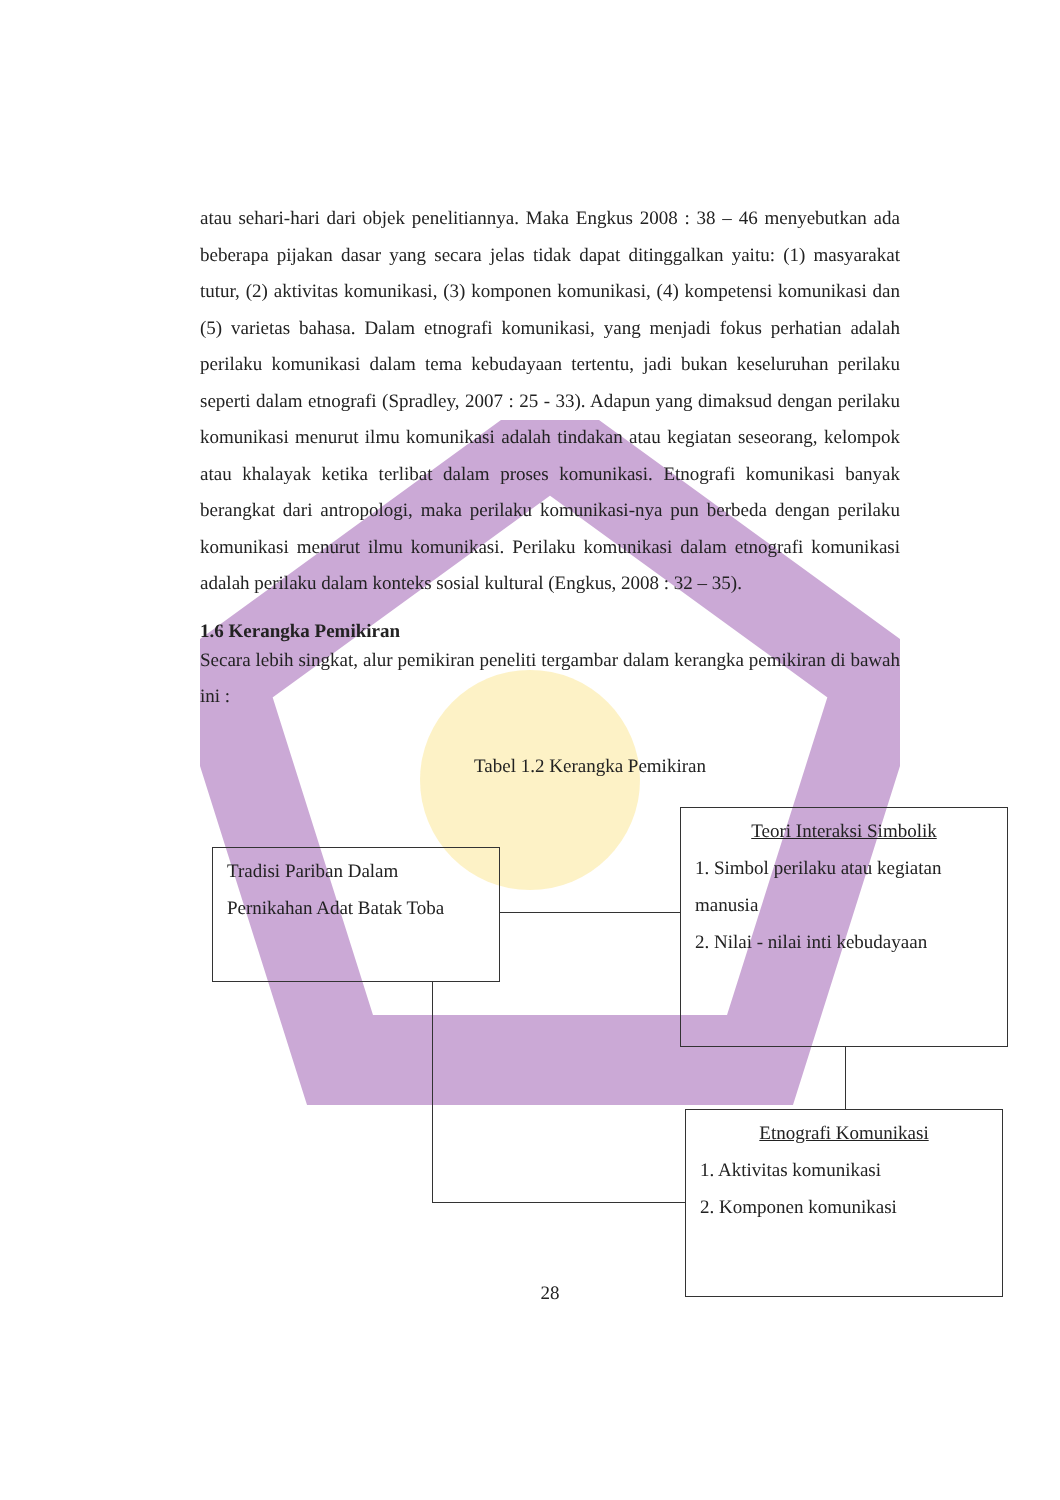atau sehari-hari dari objek penelitiannya. Maka Engkus 2008 : 38 – 46 menyebutkan ada beberapa pijakan dasar yang secara jelas tidak dapat ditinggalkan yaitu: (1) masyarakat tutur, (2) aktivitas komunikasi, (3) komponen komunikasi, (4) kompetensi komunikasi dan (5) varietas bahasa. Dalam etnografi komunikasi, yang menjadi fokus perhatian adalah perilaku komunikasi dalam tema kebudayaan tertentu, jadi bukan keseluruhan perilaku seperti dalam etnografi (Spradley, 2007 : 25 - 33). Adapun yang dimaksud dengan perilaku komunikasi menurut ilmu komunikasi adalah tindakan atau kegiatan seseorang, kelompok atau khalayak ketika terlibat dalam proses komunikasi. Etnografi komunikasi banyak berangkat dari antropologi, maka perilaku komunikasi-nya pun berbeda dengan perilaku komunikasi menurut ilmu komunikasi. Perilaku komunikasi dalam etnografi komunikasi adalah perilaku dalam konteks sosial kultural (Engkus, 2008 : 32 – 35).
1.6 Kerangka Pemikiran
Secara lebih singkat, alur pemikiran peneliti tergambar dalam kerangka pemikiran di bawah ini :
Tabel 1.2 Kerangka Pemikiran
Tradisi Pariban Dalam Pernikahan Adat Batak Toba
Teori Interaksi Simbolik
1. Simbol perilaku atau kegiatan manusia
2. Nilai - nilai inti kebudayaan
Etnografi Komunikasi
1. Aktivitas komunikasi
2. Komponen komunikasi
28